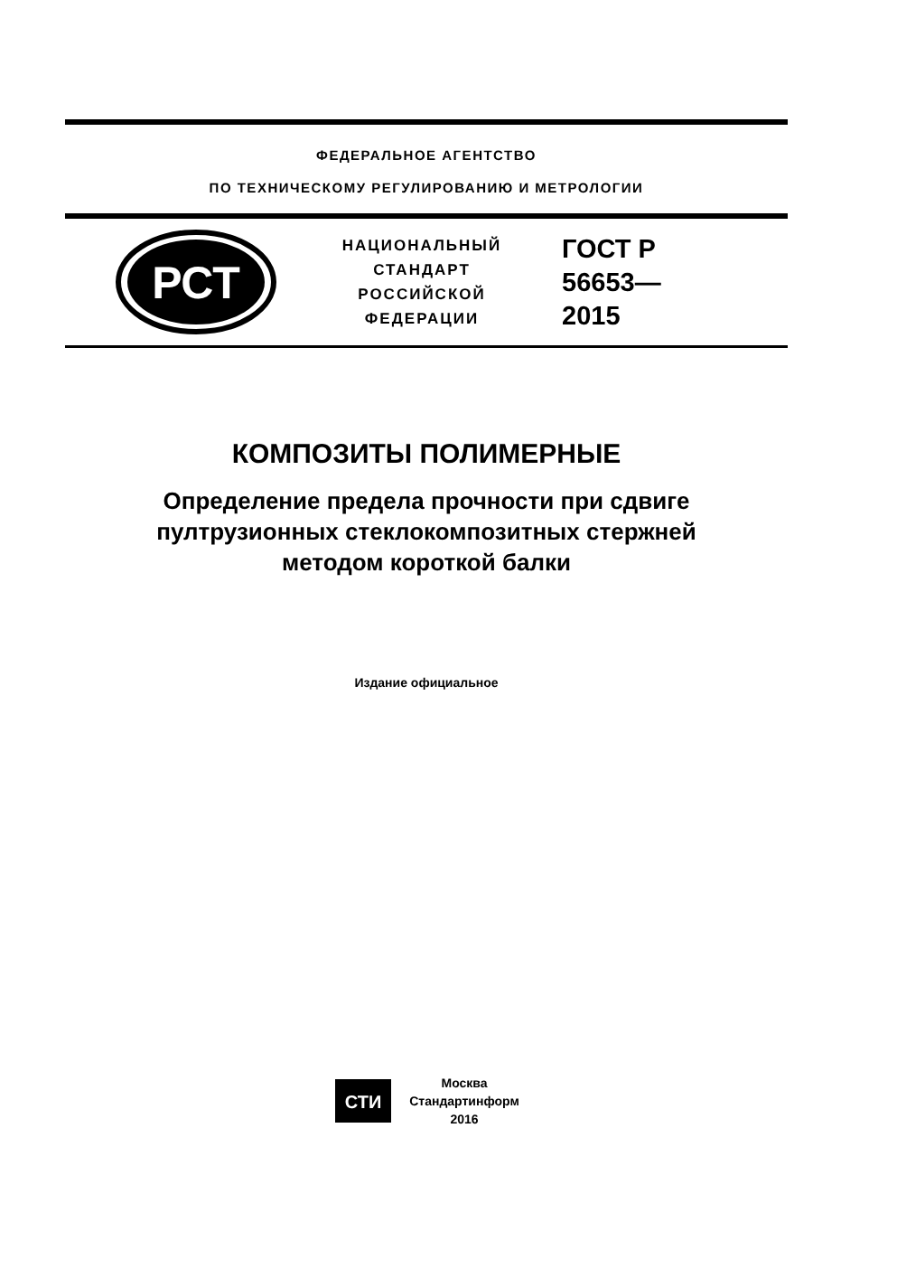ФЕДЕРАЛЬНОЕ АГЕНТСТВО
ПО ТЕХНИЧЕСКОМУ РЕГУЛИРОВАНИЮ И МЕТРОЛОГИИ
РСТ
НАЦИОНАЛЬНЫЙ
СТАНДАРТ
РОССИЙСКОЙ
ФЕДЕРАЦИИ
ГОСТ Р
56653—
2015
КОМПОЗИТЫ ПОЛИМЕРНЫЕ
Определение предела прочности при сдвиге
пултрузионных стеклокомпозитных стержней
методом короткой балки
Издание официальное
СТИ
Москва
Стандартинформ
2016